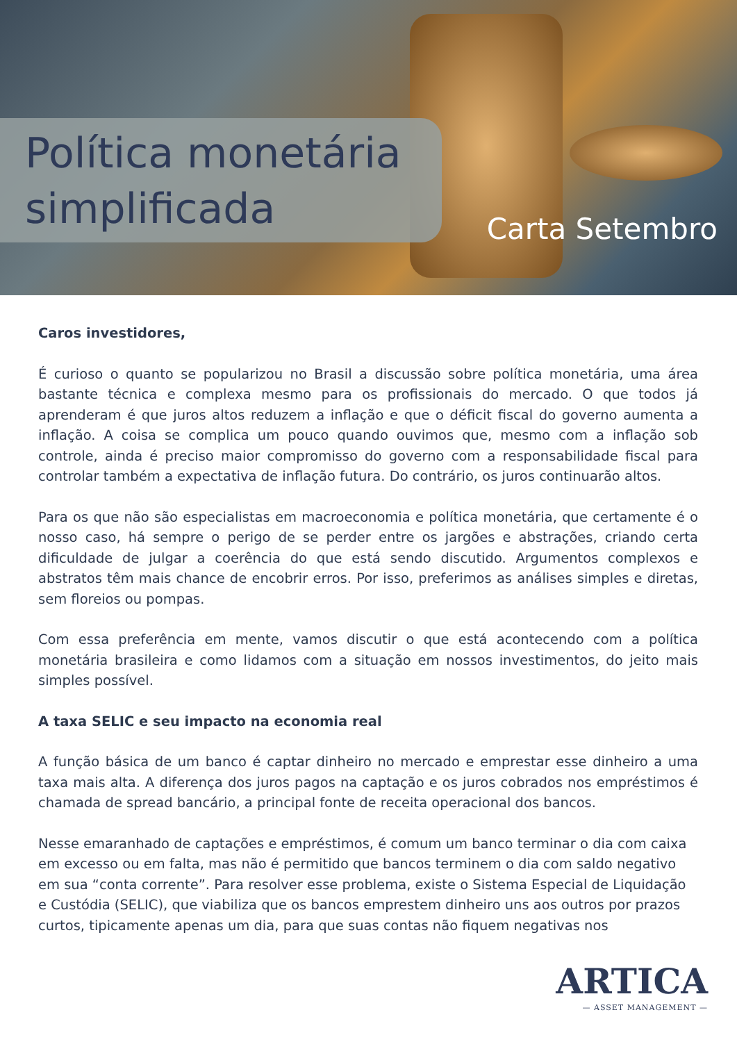Política monetária
simplificada
Carta Setembro
Caros investidores,
É curioso o quanto se popularizou no Brasil a discussão sobre política monetária, uma área bastante técnica e complexa mesmo para os profissionais do mercado. O que todos já aprenderam é que juros altos reduzem a inflação e que o déficit fiscal do governo aumenta a inflação. A coisa se complica um pouco quando ouvimos que, mesmo com a inflação sob controle, ainda é preciso maior compromisso do governo com a responsabilidade fiscal para controlar também a expectativa de inflação futura. Do contrário, os juros continuarão altos.
Para os que não são especialistas em macroeconomia e política monetária, que certamente é o nosso caso, há sempre o perigo de se perder entre os jargões e abstrações, criando certa dificuldade de julgar a coerência do que está sendo discutido. Argumentos complexos e abstratos têm mais chance de encobrir erros. Por isso, preferimos as análises simples e diretas, sem floreios ou pompas.
Com essa preferência em mente, vamos discutir o que está acontecendo com a política monetária brasileira e como lidamos com a situação em nossos investimentos, do jeito mais simples possível.
A taxa SELIC e seu impacto na economia real
A função básica de um banco é captar dinheiro no mercado e emprestar esse dinheiro a uma taxa mais alta. A diferença dos juros pagos na captação e os juros cobrados nos empréstimos é chamada de spread bancário, a principal fonte de receita operacional dos bancos.
Nesse emaranhado de captações e empréstimos, é comum um banco terminar o dia com caixa em excesso ou em falta, mas não é permitido que bancos terminem o dia com saldo negativo em sua “conta corrente”. Para resolver esse problema, existe o Sistema Especial de Liquidação e Custódia (SELIC), que viabiliza que os bancos emprestem dinheiro uns aos outros por prazos curtos, tipicamente apenas um dia, para que suas contas não fiquem negativas nos
ARTICA
— ASSET MANAGEMENT —